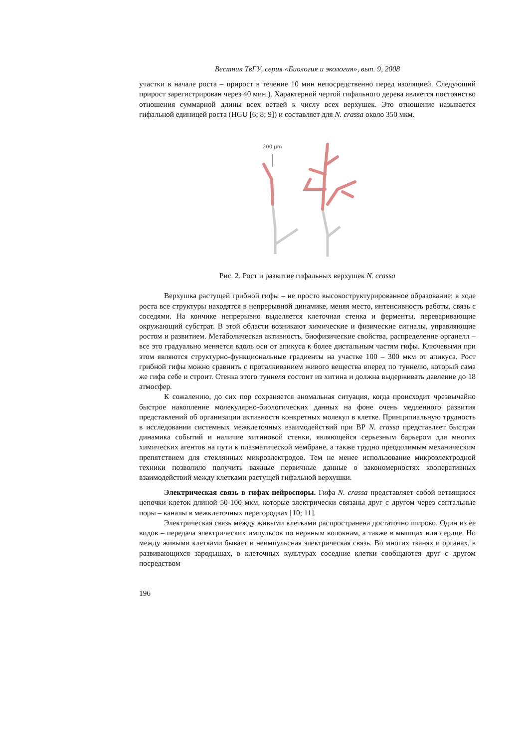Вестник ТвГУ, серия «Биология и экология», вып. 9, 2008
участки в начале роста – прирост в течение 10 мин непосредственно перед изоляцией. Следующий прирост зарегистрирован через 40 мин.). Характерной чертой гифального дерева является постоянство отношения суммарной длины всех ветвей к числу всех верхушек. Это отношение называется гифальной единицей роста (HGU [6; 8; 9]) и составляет для N. crassa около 350 мкм.
200 µm
Рис. 2. Рост и развитие гифальных верхушек N. crassa
Верхушка растущей грибной гифы – не просто высокоструктурированное образование: в ходе роста все структуры находятся в непрерывной динамике, меняя место, интенсивность работы, связь с соседями. На кончике непрерывно выделяется клеточная стенка и ферменты, переваривающие окружающий субстрат. В этой области возникают химические и физические сигналы, управляющие ростом и развитием. Метаболическая активность, биофизические свойства, распределение органелл – все это градуально меняется вдоль оси от апикуса к более дистальным частям гифы. Ключевыми при этом являются структурно-функциональные градиенты на участке 100 – 300 мкм от апикуса. Рост грибной гифы можно сравнить с проталкиванием живого вещества вперед по туннелю, который сама же гифа себе и строит. Стенка этого туннеля состоит из хитина и должна выдерживать давление до 18 атмосфер.
К сожалению, до сих пор сохраняется аномальная ситуация, когда происходит чрезвычайно быстрое накопление молекулярно-биологических данных на фоне очень медленного развития представлений об организации активности конкретных молекул в клетке. Принципиальную трудность в исследовании системных межклеточных взаимодействий при ВР N. crassa представляет быстрая динамика событий и наличие хитиновой стенки, являющейся серьезным барьером для многих химических агентов на пути к плазматической мембране, а также трудно преодолимым механическим препятствием для стеклянных микроэлектродов. Тем не менее использование микроэлектродной техники позволило получить важные первичные данные о закономерностях кооперативных взаимодействий между клетками растущей гифальной верхушки.
Электрическая связь в гифах нейроспоры. Гифа N. crassa представляет собой ветвящиеся цепочки клеток длиной 50-100 мкм, которые электрически связаны друг с другом через септальные поры – каналы в межклеточных перегородках [10; 11].
Электрическая связь между живыми клетками распространена достаточно широко. Один из ее видов – передача электрических импульсов по нервным волокнам, а также в мышцах или сердце. Но между живыми клетками бывает и неимпульсная электрическая связь. Во многих тканях и органах, в развивающихся зародышах, в клеточных культурах соседние клетки сообщаются друг с другом посредством
196